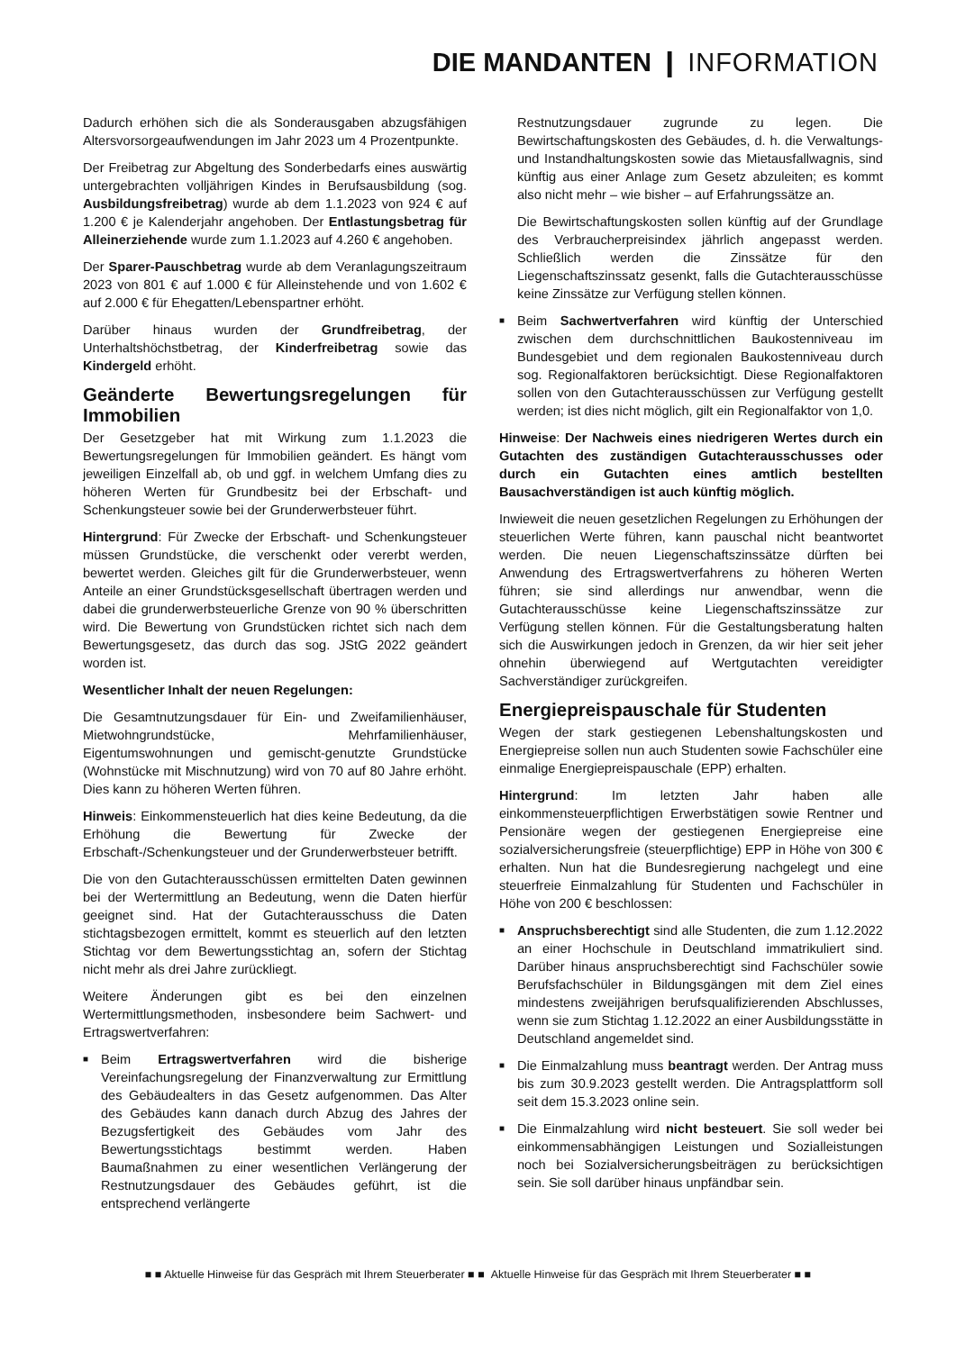DIE MANDANTEN ❙ INFORMATION
Dadurch erhöhen sich die als Sonderausgaben abzugsfähigen Altersvorsorgeaufwendungen im Jahr 2023 um 4 Prozentpunkte.
Der Freibetrag zur Abgeltung des Sonderbedarfs eines auswärtig untergebrachten volljährigen Kindes in Berufsausbildung (sog. Ausbildungsfreibetrag) wurde ab dem 1.1.2023 von 924 € auf 1.200 € je Kalenderjahr angehoben. Der Entlastungsbetrag für Alleinerziehende wurde zum 1.1.2023 auf 4.260 € angehoben.
Der Sparer-Pauschbetrag wurde ab dem Veranlagungszeitraum 2023 von 801 € auf 1.000 € für Alleinstehende und von 1.602 € auf 2.000 € für Ehegatten/Lebenspartner erhöht.
Darüber hinaus wurden der Grundfreibetrag, der Unterhaltshöchstbetrag, der Kinderfreibetrag sowie das Kindergeld erhöht.
Geänderte Bewertungsregelungen für Immobilien
Der Gesetzgeber hat mit Wirkung zum 1.1.2023 die Bewertungsregelungen für Immobilien geändert. Es hängt vom jeweiligen Einzelfall ab, ob und ggf. in welchem Umfang dies zu höheren Werten für Grundbesitz bei der Erbschaft- und Schenkungsteuer sowie bei der Grunderwerbsteuer führt.
Hintergrund: Für Zwecke der Erbschaft- und Schenkungsteuer müssen Grundstücke, die verschenkt oder vererbt werden, bewertet werden. Gleiches gilt für die Grunderwerbsteuer, wenn Anteile an einer Grundstücksgesellschaft übertragen werden und dabei die grunderwerbsteuerliche Grenze von 90 % überschritten wird. Die Bewertung von Grundstücken richtet sich nach dem Bewertungsgesetz, das durch das sog. JStG 2022 geändert worden ist.
Wesentlicher Inhalt der neuen Regelungen:
Die Gesamtnutzungsdauer für Ein- und Zweifamilienhäuser, Mietwohngrundstücke, Mehrfamilienhäuser, Eigentumswohnungen und gemischt-genutzte Grundstücke (Wohnstücke mit Mischnutzung) wird von 70 auf 80 Jahre erhöht. Dies kann zu höheren Werten führen.
Hinweis: Einkommensteuerlich hat dies keine Bedeutung, da die Erhöhung die Bewertung für Zwecke der Erbschaft-/Schenkungsteuer und der Grunderwerbsteuer betrifft.
Die von den Gutachterausschüssen ermittelten Daten gewinnen bei der Wertermittlung an Bedeutung, wenn die Daten hierfür geeignet sind. Hat der Gutachterausschuss die Daten stichtagsbezogen ermittelt, kommt es steuerlich auf den letzten Stichtag vor dem Bewertungsstichtag an, sofern der Stichtag nicht mehr als drei Jahre zurückliegt.
Weitere Änderungen gibt es bei den einzelnen Wertermittlungsmethoden, insbesondere beim Sachwert- und Ertragswertverfahren:
■ Beim Ertragswertverfahren wird die bisherige Vereinfachungsregelung der Finanzverwaltung zur Ermittlung des Gebäudealters in das Gesetz aufgenommen. Das Alter des Gebäudes kann danach durch Abzug des Jahres der Bezugsfertigkeit des Gebäudes vom Jahr des Bewertungsstichtags bestimmt werden. Haben Baumaßnahmen zu einer wesentlichen Verlängerung der Restnutzungsdauer des Gebäudes geführt, ist die entsprechend verlängerte
Restnutzungsdauer zugrunde zu legen. Die Bewirtschaftungskosten des Gebäudes, d. h. die Verwaltungs- und Instandhaltungskosten sowie das Mietausfallwagnis, sind künftig aus einer Anlage zum Gesetz abzuleiten; es kommt also nicht mehr – wie bisher – auf Erfahrungssätze an.
Die Bewirtschaftungskosten sollen künftig auf der Grundlage des Verbraucherpreisindex jährlich angepasst werden. Schließlich werden die Zinssätze für den Liegenschaftszinssatz gesenkt, falls die Gutachterausschüsse keine Zinssätze zur Verfügung stellen können.
■ Beim Sachwertverfahren wird künftig der Unterschied zwischen dem durchschnittlichen Baukostenniveau im Bundesgebiet und dem regionalen Baukostenniveau durch sog. Regionalfaktoren berücksichtigt. Diese Regionalfaktoren sollen von den Gutachterausschüssen zur Verfügung gestellt werden; ist dies nicht möglich, gilt ein Regionalfaktor von 1,0.
Hinweise: Der Nachweis eines niedrigeren Wertes durch ein Gutachten des zuständigen Gutachterausschusses oder durch ein Gutachten eines amtlich bestellten Bausachverständigen ist auch künftig möglich.
Inwieweit die neuen gesetzlichen Regelungen zu Erhöhungen der steuerlichen Werte führen, kann pauschal nicht beantwortet werden. Die neuen Liegenschaftszinssätze dürften bei Anwendung des Ertragswertverfahrens zu höheren Werten führen; sie sind allerdings nur anwendbar, wenn die Gutachterausschüsse keine Liegenschaftszinssätze zur Verfügung stellen können. Für die Gestaltungsberatung halten sich die Auswirkungen jedoch in Grenzen, da wir hier seit jeher ohnehin überwiegend auf Wertgutachten vereidigter Sachverständiger zurückgreifen.
Energiepreispauschale für Studenten
Wegen der stark gestiegenen Lebenshaltungskosten und Energiepreise sollen nun auch Studenten sowie Fachschüler eine einmalige Energiepreispauschale (EPP) erhalten.
Hintergrund: Im letzten Jahr haben alle einkommensteuerpflichtigen Erwerbstätigen sowie Rentner und Pensionäre wegen der gestiegenen Energiepreise eine sozialversicherungsfreie (steuerpflichtige) EPP in Höhe von 300 € erhalten. Nun hat die Bundesregierung nachgelegt und eine steuerfreie Einmalzahlung für Studenten und Fachschüler in Höhe von 200 € beschlossen:
■ Anspruchsberechtigt sind alle Studenten, die zum 1.12.2022 an einer Hochschule in Deutschland immatrikuliert sind. Darüber hinaus anspruchsberechtigt sind Fachschüler sowie Berufsfachschüler in Bildungsgängen mit dem Ziel eines mindestens zweijährigen berufsqualifizierenden Abschlusses, wenn sie zum Stichtag 1.12.2022 an einer Ausbildungsstätte in Deutschland angemeldet sind.
■ Die Einmalzahlung muss beantragt werden. Der Antrag muss bis zum 30.9.2023 gestellt werden. Die Antragsplattform soll seit dem 15.3.2023 online sein.
■ Die Einmalzahlung wird nicht besteuert. Sie soll weder bei einkommensabhängigen Leistungen und Sozialleistungen noch bei Sozialversicherungsbeiträgen zu berücksichtigen sein. Sie soll darüber hinaus unpfändbar sein.
■ ■ Aktuelle Hinweise für das Gespräch mit Ihrem Steuerberater ■ ■ Aktuelle Hinweise für das Gespräch mit Ihrem Steuerberater ■ ■